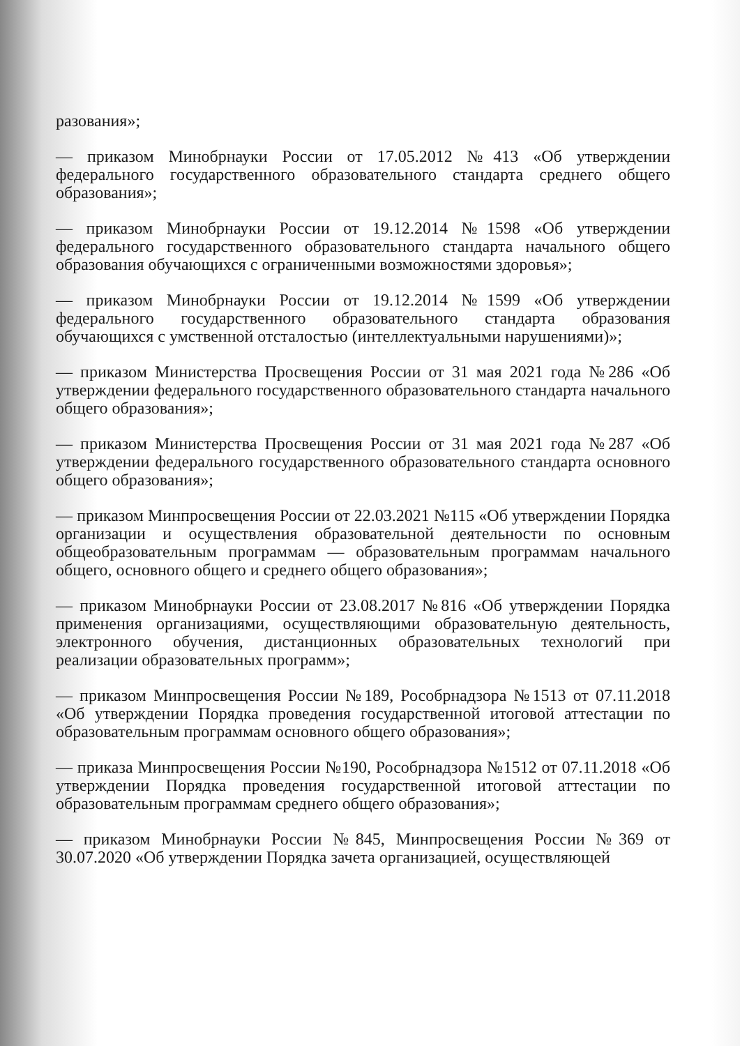разования»;
— приказом Минобрнауки России от 17.05.2012 №413 «Об утверждении федерального государственного образовательного стандарта среднего общего образования»;
— приказом Минобрнауки России от 19.12.2014 №1598 «Об утверждении федерального государственного образовательного стандарта начального общего образования обучающихся с ограниченными возможностями здоровья»;
— приказом Минобрнауки России от 19.12.2014 №1599 «Об утверждении федерального государственного образовательного стандарта образования обучающихся с умственной отсталостью (интеллектуальными нарушениями)»;
— приказом Министерства Просвещения России от 31 мая 2021 года №286 «Об утверждении федерального государственного образовательного стандарта начального общего образования»;
— приказом Министерства Просвещения России от 31 мая 2021 года №287 «Об утверждении федерального государственного образовательного стандарта основного общего образования»;
— приказом Минпросвещения России от 22.03.2021 №115 «Об утверждении Порядка организации и осуществления образовательной деятельности по основным общеобразовательным программам — образовательным программам начального общего, основного общего и среднего общего образования»;
— приказом Минобрнауки России от 23.08.2017 №816 «Об утверждении Порядка применения организациями, осуществляющими образовательную деятельность, электронного обучения, дистанционных образовательных технологий при реализации образовательных программ»;
— приказом Минпросвещения России №189, Рособрнадзора №1513 от 07.11.2018 «Об утверждении Порядка проведения государственной итоговой аттестации по образовательным программам основного общего образования»;
— приказа Минпросвещения России №190, Рособрнадзора №1512 от 07.11.2018 «Об утверждении Порядка проведения государственной итоговой аттестации по образовательным программам среднего общего образования»;
— приказом Минобрнауки России №845, Минпросвещения России №369 от 30.07.2020 «Об утверждении Порядка зачета организацией, осуществляющей